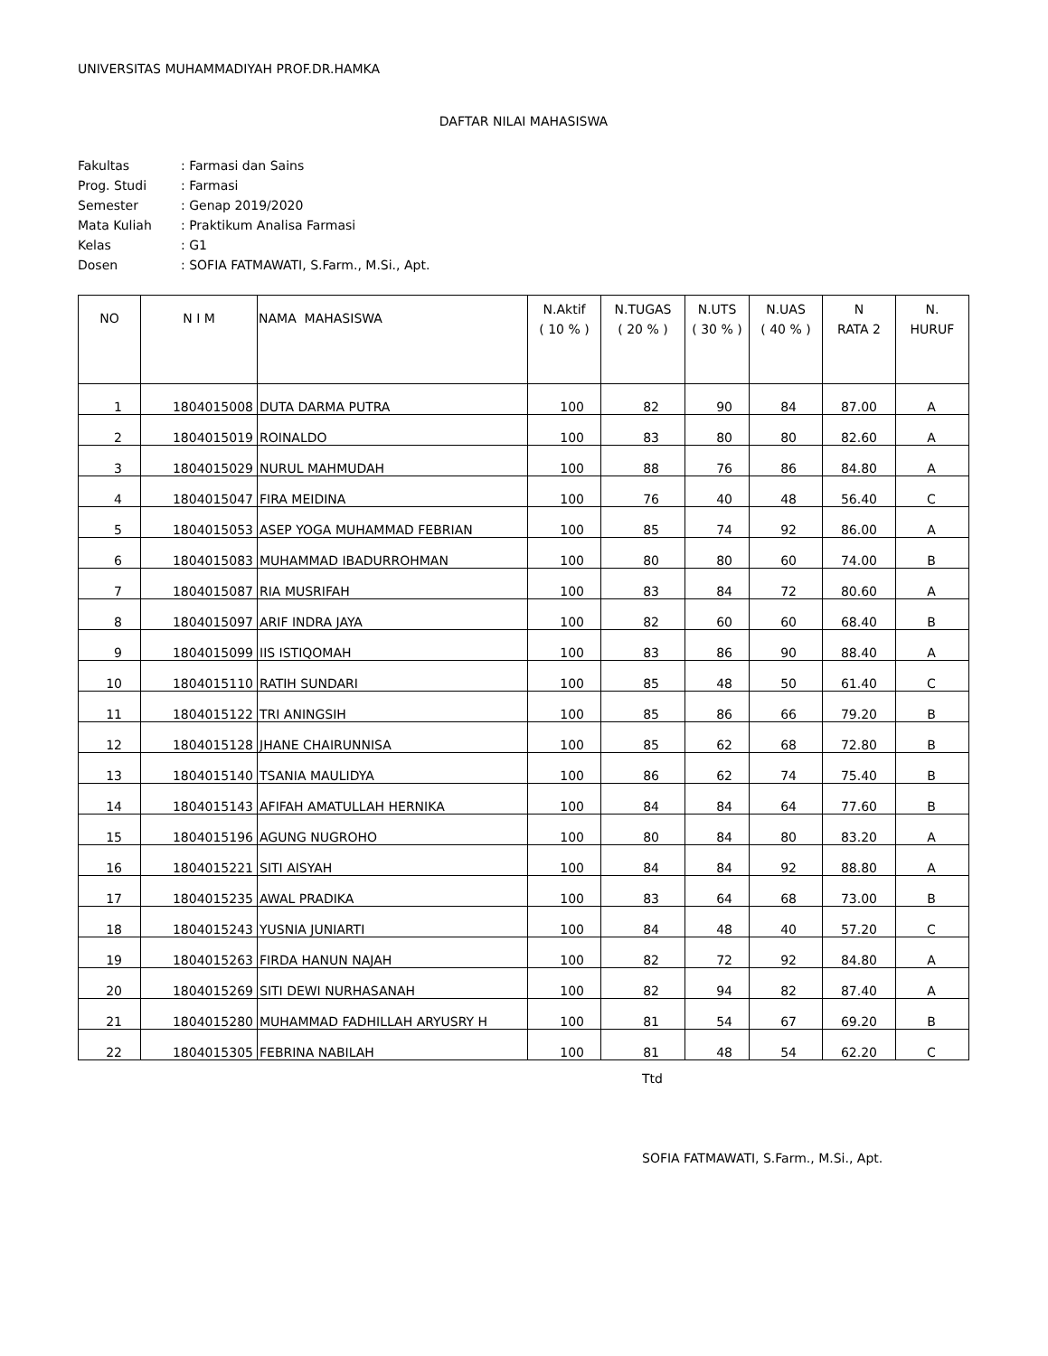UNIVERSITAS MUHAMMADIYAH PROF.DR.HAMKA
DAFTAR NILAI MAHASISWA
| Fakultas | : Farmasi dan Sains |
| Prog. Studi | : Farmasi |
| Semester | : Genap 2019/2020 |
| Mata Kuliah | : Praktikum Analisa Farmasi |
| Kelas | : G1 |
| Dosen | : SOFIA FATMAWATI, S.Farm., M.Si., Apt. |
| NO | N I M | NAMA MAHASISWA | N.Aktif ( 10 % ) | N.TUGAS ( 20 % ) | N.UTS ( 30 % ) | N.UAS ( 40 % ) | N RATA 2 | N. HURUF |
| --- | --- | --- | --- | --- | --- | --- | --- | --- |
| 1 | 1804015008 | DUTA DARMA PUTRA | 100 | 82 | 90 | 84 | 87.00 | A |
| 2 | 1804015019 | ROINALDO | 100 | 83 | 80 | 80 | 82.60 | A |
| 3 | 1804015029 | NURUL MAHMUDAH | 100 | 88 | 76 | 86 | 84.80 | A |
| 4 | 1804015047 | FIRA MEIDINA | 100 | 76 | 40 | 48 | 56.40 | C |
| 5 | 1804015053 | ASEP YOGA MUHAMMAD FEBRIAN | 100 | 85 | 74 | 92 | 86.00 | A |
| 6 | 1804015083 | MUHAMMAD IBADURROHMAN | 100 | 80 | 80 | 60 | 74.00 | B |
| 7 | 1804015087 | RIA MUSRIFAH | 100 | 83 | 84 | 72 | 80.60 | A |
| 8 | 1804015097 | ARIF INDRA JAYA | 100 | 82 | 60 | 60 | 68.40 | B |
| 9 | 1804015099 | IIS ISTIQOMAH | 100 | 83 | 86 | 90 | 88.40 | A |
| 10 | 1804015110 | RATIH SUNDARI | 100 | 85 | 48 | 50 | 61.40 | C |
| 11 | 1804015122 | TRI ANINGSIH | 100 | 85 | 86 | 66 | 79.20 | B |
| 12 | 1804015128 | JHANE CHAIRUNNISA | 100 | 85 | 62 | 68 | 72.80 | B |
| 13 | 1804015140 | TSANIA MAULIDYA | 100 | 86 | 62 | 74 | 75.40 | B |
| 14 | 1804015143 | AFIFAH AMATULLAH HERNIKA | 100 | 84 | 84 | 64 | 77.60 | B |
| 15 | 1804015196 | AGUNG NUGROHO | 100 | 80 | 84 | 80 | 83.20 | A |
| 16 | 1804015221 | SITI AISYAH | 100 | 84 | 84 | 92 | 88.80 | A |
| 17 | 1804015235 | AWAL PRADIKA | 100 | 83 | 64 | 68 | 73.00 | B |
| 18 | 1804015243 | YUSNIA JUNIARTI | 100 | 84 | 48 | 40 | 57.20 | C |
| 19 | 1804015263 | FIRDA HANUN NAJAH | 100 | 82 | 72 | 92 | 84.80 | A |
| 20 | 1804015269 | SITI DEWI NURHASANAH | 100 | 82 | 94 | 82 | 87.40 | A |
| 21 | 1804015280 | MUHAMMAD FADHILLAH ARYUSRY H | 100 | 81 | 54 | 67 | 69.20 | B |
| 22 | 1804015305 | FEBRINA NABILAH | 100 | 81 | 48 | 54 | 62.20 | C |
Ttd
SOFIA FATMAWATI, S.Farm., M.Si., Apt.